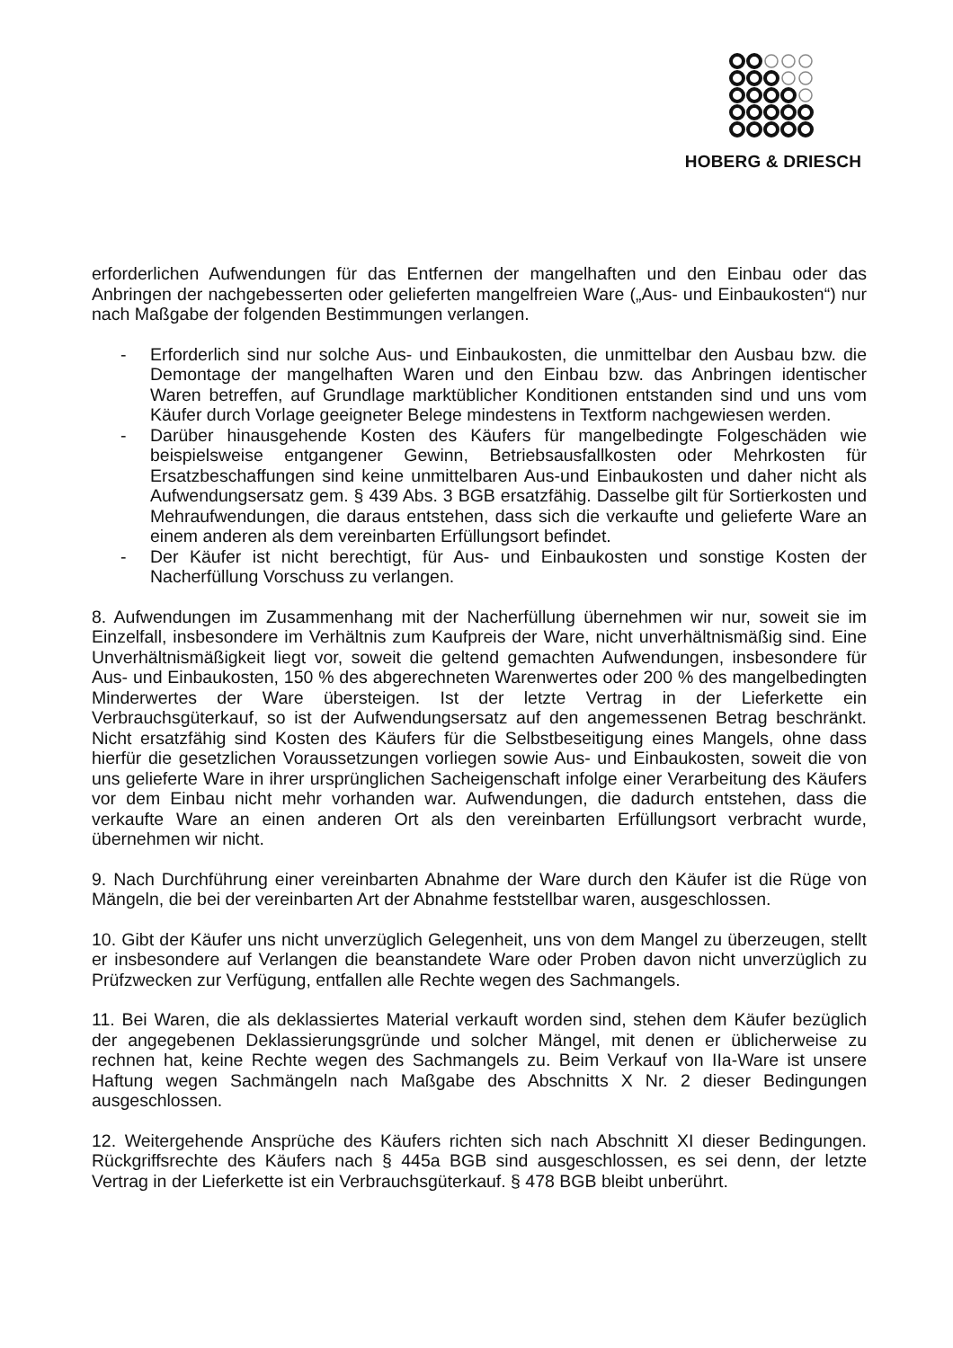HOBERG & DRIESCH
erforderlichen Aufwendungen für das Entfernen der mangelhaften und den Einbau oder das Anbringen der nachgebesserten oder gelieferten mangelfreien Ware („Aus- und Einbaukosten“) nur nach Maßgabe der folgenden Bestimmungen verlangen.
- Erforderlich sind nur solche Aus- und Einbaukosten, die unmittelbar den Ausbau bzw. die Demontage der mangelhaften Waren und den Einbau bzw. das Anbringen identischer Waren betreffen, auf Grundlage marktüblicher Konditionen entstanden sind und uns vom Käufer durch Vorlage geeigneter Belege mindestens in Textform nachgewiesen werden.
- Darüber hinausgehende Kosten des Käufers für mangelbedingte Folgeschäden wie beispielsweise entgangener Gewinn, Betriebsausfallkosten oder Mehrkosten für Ersatzbeschaffungen sind keine unmittelbaren Aus-und Einbaukosten und daher nicht als Aufwendungsersatz gem. § 439 Abs. 3 BGB ersatzfähig. Dasselbe gilt für Sortierkosten und Mehraufwendungen, die daraus entstehen, dass sich die verkaufte und gelieferte Ware an einem anderen als dem vereinbarten Erfüllungsort befindet.
- Der Käufer ist nicht berechtigt, für Aus- und Einbaukosten und sonstige Kosten der Nacherfüllung Vorschuss zu verlangen.
8. Aufwendungen im Zusammenhang mit der Nacherfüllung übernehmen wir nur, soweit sie im Einzelfall, insbesondere im Verhältnis zum Kaufpreis der Ware, nicht unverhältnismäßig sind. Eine Unverhältnismäßigkeit liegt vor, soweit die geltend gemachten Aufwendungen, insbesondere für Aus- und Einbaukosten, 150 % des abgerechneten Warenwertes oder 200 % des mangelbedingten Minderwertes der Ware übersteigen. Ist der letzte Vertrag in der Lieferkette ein Verbrauchsgüterkauf, so ist der Aufwendungsersatz auf den angemessenen Betrag beschränkt. Nicht ersatzfähig sind Kosten des Käufers für die Selbstbeseitigung eines Mangels, ohne dass hierfür die gesetzlichen Voraussetzungen vorliegen sowie Aus- und Einbaukosten, soweit die von uns gelieferte Ware in ihrer ursprünglichen Sacheigenschaft infolge einer Verarbeitung des Käufers vor dem Einbau nicht mehr vorhanden war. Aufwendungen, die dadurch entstehen, dass die verkaufte Ware an einen anderen Ort als den vereinbarten Erfüllungsort verbracht wurde, übernehmen wir nicht.
9. Nach Durchführung einer vereinbarten Abnahme der Ware durch den Käufer ist die Rüge von Mängeln, die bei der vereinbarten Art der Abnahme feststellbar waren, ausgeschlossen.
10. Gibt der Käufer uns nicht unverzüglich Gelegenheit, uns von dem Mangel zu überzeugen, stellt er insbesondere auf Verlangen die beanstandete Ware oder Proben davon nicht unverzüglich zu Prüfzwecken zur Verfügung, entfallen alle Rechte wegen des Sachmangels.
11. Bei Waren, die als deklassiertes Material verkauft worden sind, stehen dem Käufer bezüglich der angegebenen Deklassierungsgründe und solcher Mängel, mit denen er üblicherweise zu rechnen hat, keine Rechte wegen des Sachmangels zu. Beim Verkauf von IIa-Ware ist unsere Haftung wegen Sachmängeln nach Maßgabe des Abschnitts X Nr. 2 dieser Bedingungen ausgeschlossen.
12. Weitergehende Ansprüche des Käufers richten sich nach Abschnitt XI dieser Bedingungen. Rückgriffsrechte des Käufers nach § 445a BGB sind ausgeschlossen, es sei denn, der letzte Vertrag in der Lieferkette ist ein Verbrauchsgüterkauf. § 478 BGB bleibt unberührt.